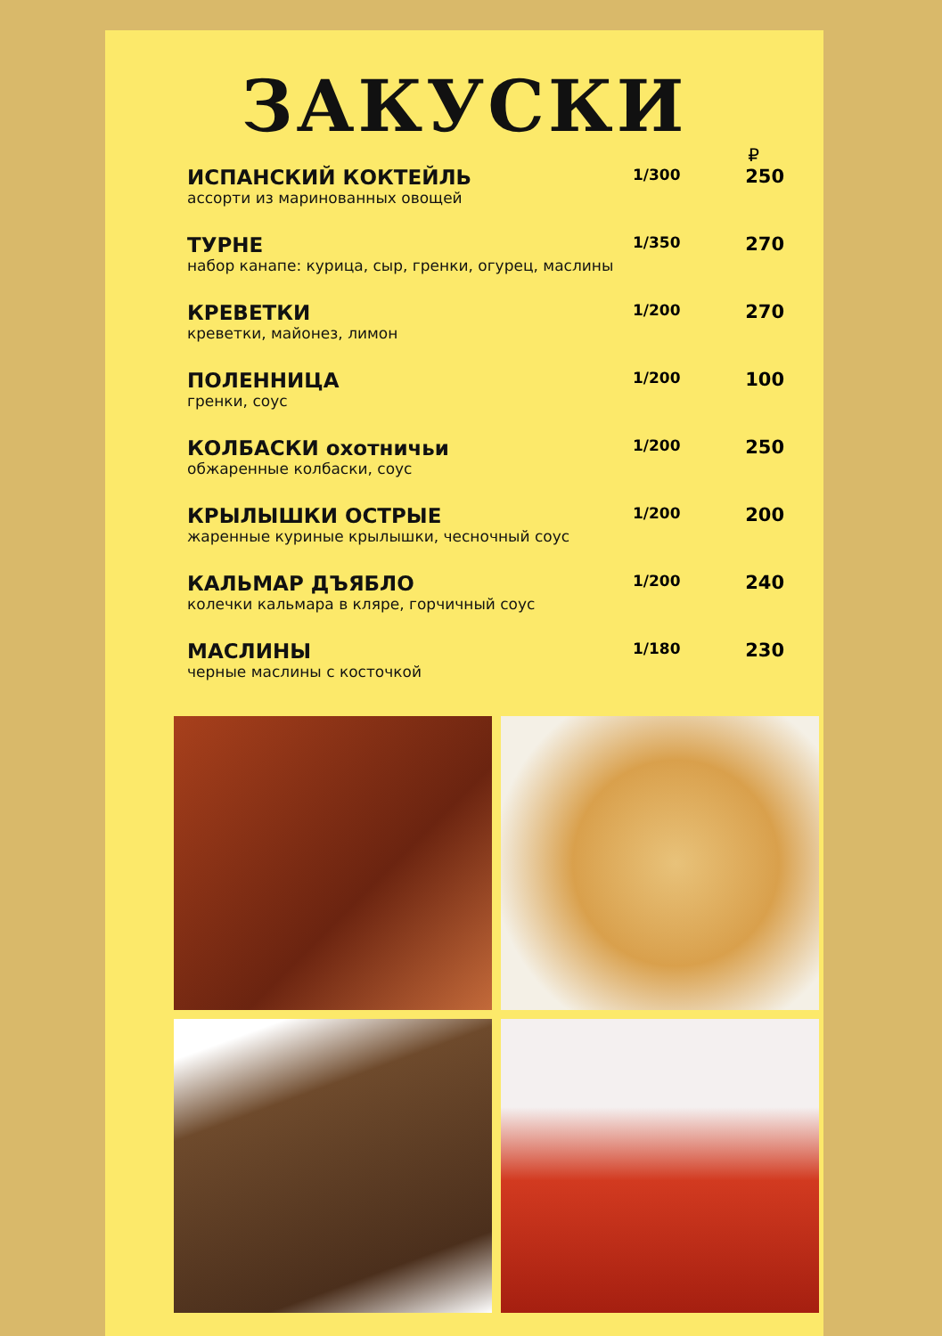ЗАКУСКИ
₽
| ИСПАНСКИЙ КОКТЕЙЛЬ ассорти из маринованных овощей | 1/300 | 250 |
| ТУРНЕ набор канапе: курица, сыр, гренки, огурец, маслины | 1/350 | 270 |
| КРЕВЕТКИ креветки, майонез, лимон | 1/200 | 270 |
| ПОЛЕННИЦА гренки, соус | 1/200 | 100 |
| КОЛБАСКИ охотничьи обжаренные колбаски, соус | 1/200 | 250 |
| КРЫЛЫШКИ ОСТРЫЕ жаренные куриные крылышки, чесночный соус | 1/200 | 200 |
| КАЛЬМАР ДЪЯБЛО колечки кальмара в кляре, горчичный соус | 1/200 | 240 |
| МАСЛИНЫ черные маслины с косточкой | 1/180 | 230 |